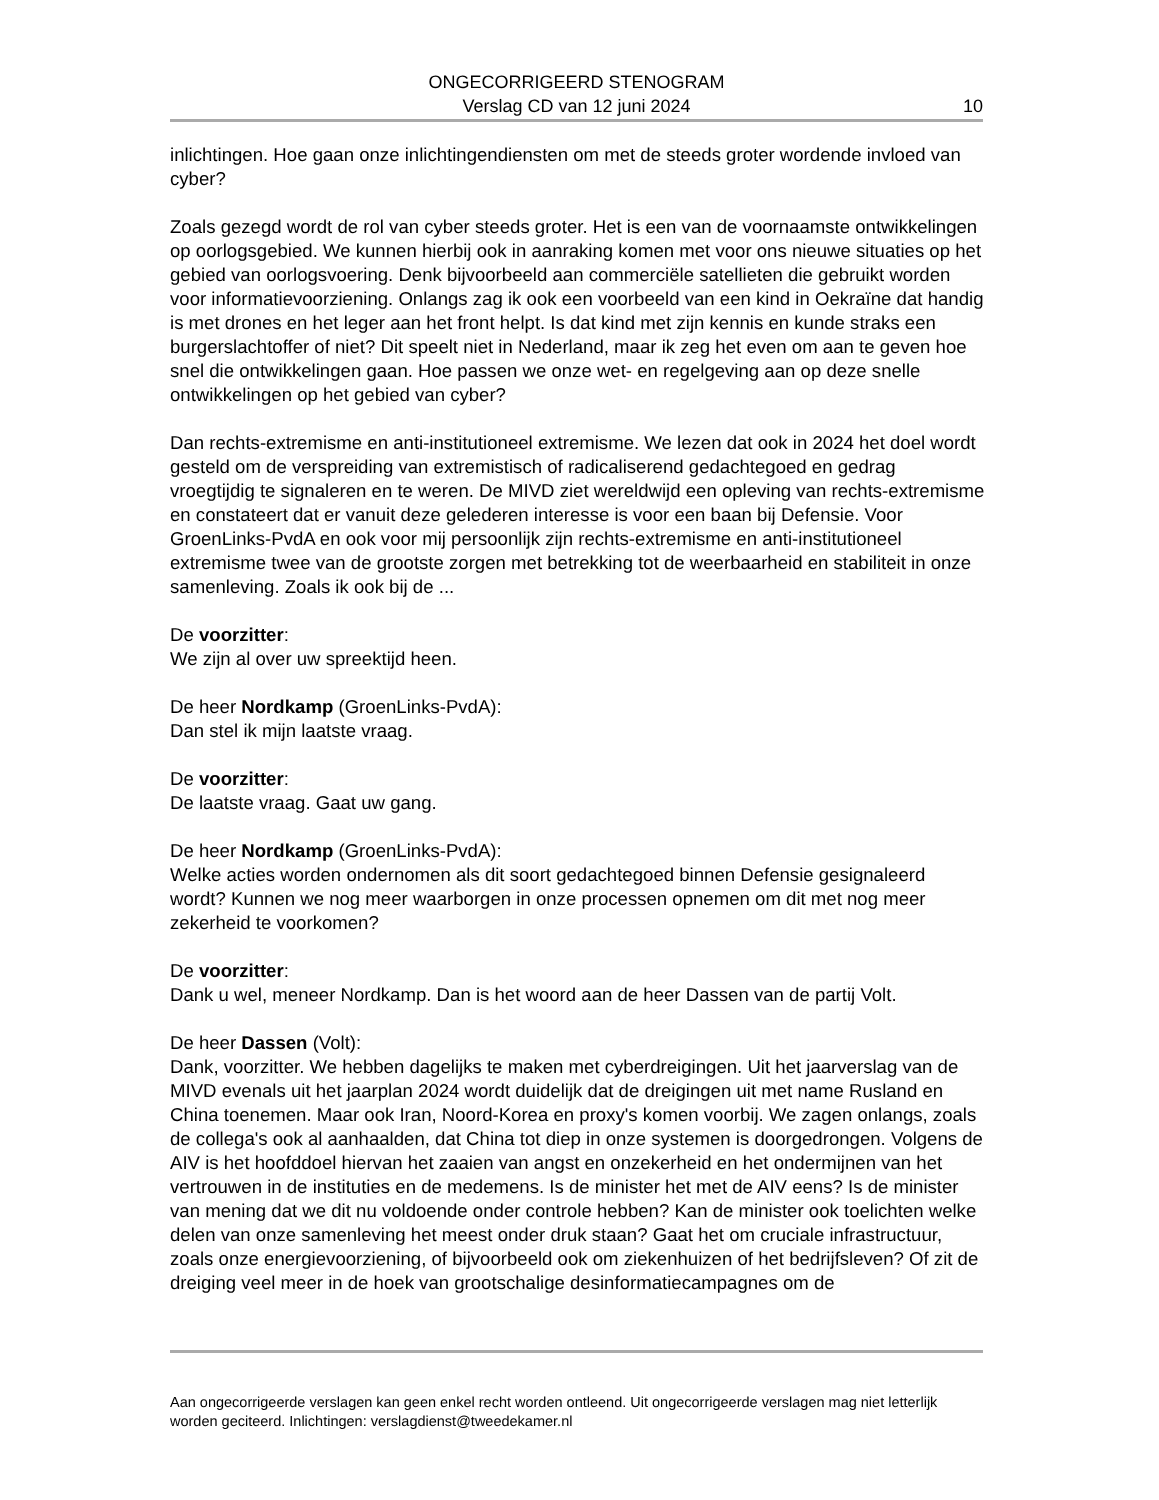ONGECORRIGEERD STENOGRAM
Verslag CD van 12 juni 2024
10
inlichtingen. Hoe gaan onze inlichtingendiensten om met de steeds groter wordende invloed van cyber?
Zoals gezegd wordt de rol van cyber steeds groter. Het is een van de voornaamste ontwikkelingen op oorlogsgebied. We kunnen hierbij ook in aanraking komen met voor ons nieuwe situaties op het gebied van oorlogsvoering. Denk bijvoorbeeld aan commerciële satellieten die gebruikt worden voor informatievoorziening. Onlangs zag ik ook een voorbeeld van een kind in Oekraïne dat handig is met drones en het leger aan het front helpt. Is dat kind met zijn kennis en kunde straks een burgerslachtoffer of niet? Dit speelt niet in Nederland, maar ik zeg het even om aan te geven hoe snel die ontwikkelingen gaan. Hoe passen we onze wet- en regelgeving aan op deze snelle ontwikkelingen op het gebied van cyber?
Dan rechts-extremisme en anti-institutioneel extremisme. We lezen dat ook in 2024 het doel wordt gesteld om de verspreiding van extremistisch of radicaliserend gedachtegoed en gedrag vroegtijdig te signaleren en te weren. De MIVD ziet wereldwijd een opleving van rechts-extremisme en constateert dat er vanuit deze gelederen interesse is voor een baan bij Defensie. Voor GroenLinks-PvdA en ook voor mij persoonlijk zijn rechts-extremisme en anti-institutioneel extremisme twee van de grootste zorgen met betrekking tot de weerbaarheid en stabiliteit in onze samenleving. Zoals ik ook bij de ...
De voorzitter:
We zijn al over uw spreektijd heen.
De heer Nordkamp (GroenLinks-PvdA):
Dan stel ik mijn laatste vraag.
De voorzitter:
De laatste vraag. Gaat uw gang.
De heer Nordkamp (GroenLinks-PvdA):
Welke acties worden ondernomen als dit soort gedachtegoed binnen Defensie gesignaleerd wordt? Kunnen we nog meer waarborgen in onze processen opnemen om dit met nog meer zekerheid te voorkomen?
De voorzitter:
Dank u wel, meneer Nordkamp. Dan is het woord aan de heer Dassen van de partij Volt.
De heer Dassen (Volt):
Dank, voorzitter. We hebben dagelijks te maken met cyberdreigingen. Uit het jaarverslag van de MIVD evenals uit het jaarplan 2024 wordt duidelijk dat de dreigingen uit met name Rusland en China toenemen. Maar ook Iran, Noord-Korea en proxy's komen voorbij. We zagen onlangs, zoals de collega's ook al aanhaalden, dat China tot diep in onze systemen is doorgedrongen. Volgens de AIV is het hoofddoel hiervan het zaaien van angst en onzekerheid en het ondermijnen van het vertrouwen in de instituties en de medemens. Is de minister het met de AIV eens? Is de minister van mening dat we dit nu voldoende onder controle hebben? Kan de minister ook toelichten welke delen van onze samenleving het meest onder druk staan? Gaat het om cruciale infrastructuur, zoals onze energievoorziening, of bijvoorbeeld ook om ziekenhuizen of het bedrijfsleven? Of zit de dreiging veel meer in de hoek van grootschalige desinformatiecampagnes om de
Aan ongecorrigeerde verslagen kan geen enkel recht worden ontleend. Uit ongecorrigeerde verslagen mag niet letterlijk worden geciteerd. Inlichtingen: verslagdienst@tweedekamer.nl